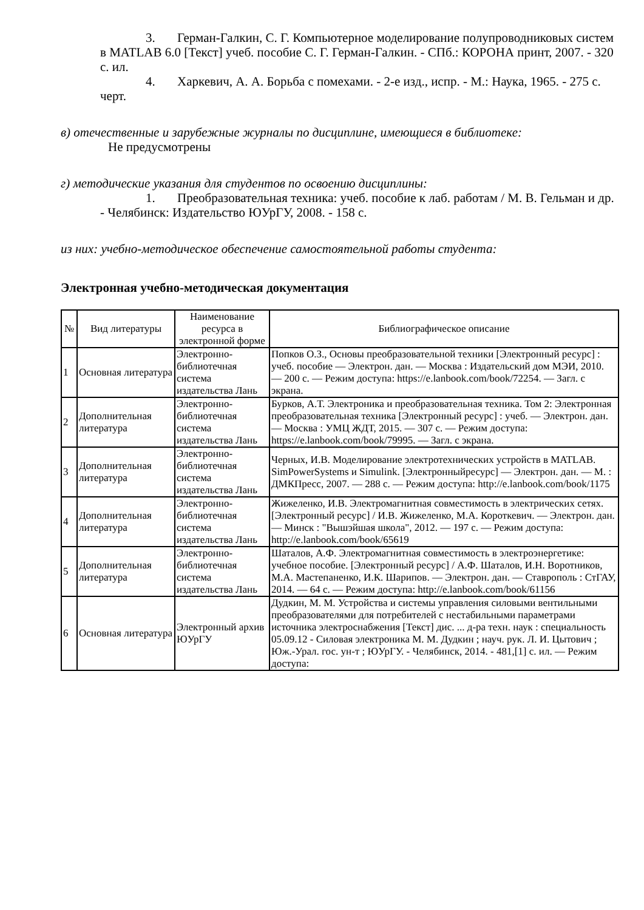3. Герман-Галкин, С. Г. Компьютерное моделирование полупроводниковых систем в MATLAB 6.0 [Текст] учеб. пособие С. Г. Герман-Галкин. - СПб.: КОРОНА принт, 2007. - 320 с. ил.
4. Харкевич, А. А. Борьба с помехами. - 2-е изд., испр. - М.: Наука, 1965. - 275 с. черт.
в) отечественные и зарубежные журналы по дисциплине, имеющиеся в библиотеке:
Не предусмотрены
г) методические указания для студентов по освоению дисциплины:
1. Преобразовательная техника: учеб. пособие к лаб. работам / М. В. Гельман и др. - Челябинск: Издательство ЮУрГУ, 2008. - 158 с.
из них: учебно-методическое обеспечение самостоятельной работы студента:
Электронная учебно-методическая документация
| № | Вид литературы | Наименование ресурса в электронной форме | Библиографическое описание |
| --- | --- | --- | --- |
| 1 | Основная литература | Электронно-библиотечная система издательства Лань | Попков О.З., Основы преобразовательной техники [Электронный ресурс] : учеб. пособие — Электрон. дан. — Москва : Издательский дом МЭИ, 2010. — 200 с. — Режим доступа: https://e.lanbook.com/book/72254. — Загл. с экрана. |
| 2 | Дополнительная литература | Электронно-библиотечная система издательства Лань | Бурков, А.Т. Электроника и преобразовательная техника. Том 2: Электронная преобразовательная техника [Электронный ресурс] : учеб. — Электрон. дан. — Москва : УМЦ ЖДТ, 2015. — 307 с. — Режим доступа: https://e.lanbook.com/book/79995. — Загл. с экрана. |
| 3 | Дополнительная литература | Электронно-библиотечная система издательства Лань | Черных, И.В. Моделирование электротехнических устройств в MATLAB. SimPowerSystems и Simulink. [Электронныйресурс] — Электрон. дан. — М. : ДМКПресс, 2007. — 288 с. — Режим доступа: http://e.lanbook.com/book/1175 |
| 4 | Дополнительная литература | Электронно-библиотечная система издательства Лань | Жижеленко, И.В. Электромагнитная совместимость в электрических сетях. [Электронный ресурс] / И.В. Жижеленко, М.А. Короткевич. — Электрон. дан. — Минск : "Вышэйшая школа", 2012. — 197 с. — Режим доступа: http://e.lanbook.com/book/65619 |
| 5 | Дополнительная литература | Электронно-библиотечная система издательства Лань | Шаталов, А.Ф. Электромагнитная совместимость в электроэнергетике: учебное пособие. [Электронный ресурс] / А.Ф. Шаталов, И.Н. Воротников, М.А. Мастепаненко, И.К. Шарипов. — Электрон. дан. — Ставрополь : СтГАУ, 2014. — 64 с. — Режим доступа: http://e.lanbook.com/book/61156 |
| 6 | Основная литература | Электронный архив ЮУрГУ | Дудкин, М. М. Устройства и системы управления силовыми вентильными преобразователями для потребителей с нестабильными параметрами источника электроснабжения [Текст] дис. ... д-ра техн. наук : специальность 05.09.12 - Силовая электроника М. М. Дудкин ; науч. рук. Л. И. Цытович ; Юж.-Урал. гос. ун-т ; ЮУрГУ. - Челябинск, 2014. - 481,[1] с. ил. — Режим доступа: |